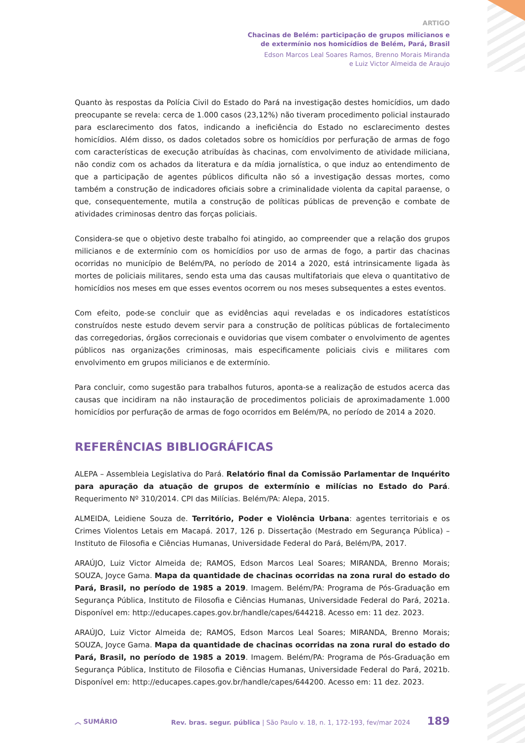ARTIGO
Chacinas de Belém: participação de grupos milicianos e
de extermínio nos homicídios de Belém, Pará, Brasil
Edson Marcos Leal Soares Ramos, Brenno Morais Miranda
e Luiz Victor Almeida de Araujo
Quanto às respostas da Polícia Civil do Estado do Pará na investigação destes homicídios, um dado preocupante se revela: cerca de 1.000 casos (23,12%) não tiveram procedimento policial instaurado para esclarecimento dos fatos, indicando a ineficiência do Estado no esclarecimento destes homicídios. Além disso, os dados coletados sobre os homicídios por perfuração de armas de fogo com características de execução atribuídas às chacinas, com envolvimento de atividade miliciana, não condiz com os achados da literatura e da mídia jornalística, o que induz ao entendimento de que a participação de agentes públicos dificulta não só a investigação dessas mortes, como também a construção de indicadores oficiais sobre a criminalidade violenta da capital paraense, o que, consequentemente, mutila a construção de políticas públicas de prevenção e combate de atividades criminosas dentro das forças policiais.
Considera-se que o objetivo deste trabalho foi atingido, ao compreender que a relação dos grupos milicianos e de extermínio com os homicídios por uso de armas de fogo, a partir das chacinas ocorridas no município de Belém/PA, no período de 2014 a 2020, está intrinsicamente ligada às mortes de policiais militares, sendo esta uma das causas multifatoriais que eleva o quantitativo de homicídios nos meses em que esses eventos ocorrem ou nos meses subsequentes a estes eventos.
Com efeito, pode-se concluir que as evidências aqui reveladas e os indicadores estatísticos construídos neste estudo devem servir para a construção de políticas públicas de fortalecimento das corregedorias, órgãos correcionais e ouvidorias que visem combater o envolvimento de agentes públicos nas organizações criminosas, mais especificamente policiais civis e militares com envolvimento em grupos milicianos e de extermínio.
Para concluir, como sugestão para trabalhos futuros, aponta-se a realização de estudos acerca das causas que incidiram na não instauração de procedimentos policiais de aproximadamente 1.000 homicídios por perfuração de armas de fogo ocorridos em Belém/PA, no período de 2014 a 2020.
REFERÊNCIAS BIBLIOGRÁFICAS
ALEPA – Assembleia Legislativa do Pará. Relatório final da Comissão Parlamentar de Inquérito para apuração da atuação de grupos de extermínio e milícias no Estado do Pará. Requerimento Nº 310/2014. CPI das Milícias. Belém/PA: Alepa, 2015.
ALMEIDA, Leidiene Souza de. Território, Poder e Violência Urbana: agentes territoriais e os Crimes Violentos Letais em Macapá. 2017, 126 p. Dissertação (Mestrado em Segurança Pública) – Instituto de Filosofia e Ciências Humanas, Universidade Federal do Pará, Belém/PA, 2017.
ARAÚJO, Luiz Victor Almeida de; RAMOS, Edson Marcos Leal Soares; MIRANDA, Brenno Morais; SOUZA, Joyce Gama. Mapa da quantidade de chacinas ocorridas na zona rural do estado do Pará, Brasil, no período de 1985 a 2019. Imagem. Belém/PA: Programa de Pós-Graduação em Segurança Pública, Instituto de Filosofia e Ciências Humanas, Universidade Federal do Pará, 2021a. Disponível em: http://educapes.capes.gov.br/handle/capes/644218. Acesso em: 11 dez. 2023.
ARAÚJO, Luiz Victor Almeida de; RAMOS, Edson Marcos Leal Soares; MIRANDA, Brenno Morais; SOUZA, Joyce Gama. Mapa da quantidade de chacinas ocorridas na zona rural do estado do Pará, Brasil, no período de 1985 a 2019. Imagem. Belém/PA: Programa de Pós-Graduação em Segurança Pública, Instituto de Filosofia e Ciências Humanas, Universidade Federal do Pará, 2021b. Disponível em: http://educapes.capes.gov.br/handle/capes/644200. Acesso em: 11 dez. 2023.
︿ SUMÁRIO Rev. bras. segur. pública | São Paulo v. 18, n. 1, 172-193, fev/mar 2024 189